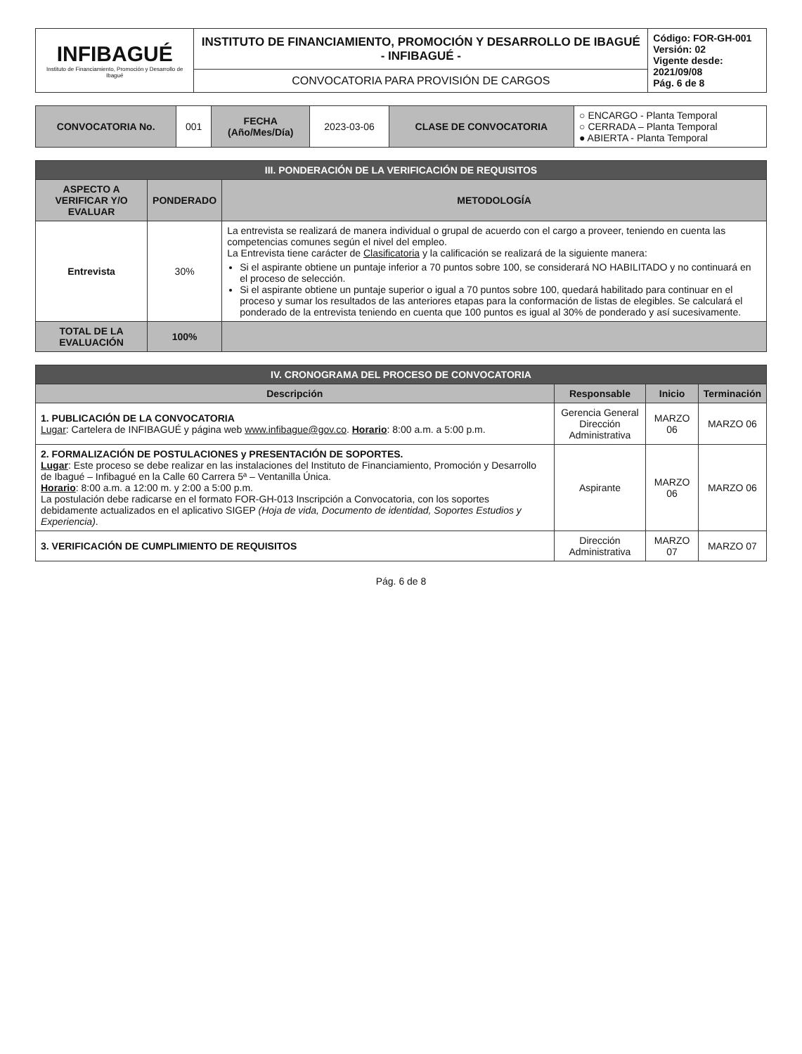| INFIBAGUÉ Instituto de Financiamiento, Promoción y Desarrollo de Ibagué | INSTITUTO DE FINANCIAMIENTO, PROMOCIÓN Y DESARROLLO DE IBAGUÉ - INFIBAGUÉ - | Código: FOR-GH-001 Versión: 02 Vigente desde: 2021/09/08 Pág. 6 de 8 |
| | CONVOCATORIA PARA PROVISIÓN DE CARGOS | |
| CONVOCATORIA No. | 001 | FECHA (Año/Mes/Día) | 2023-03-06 | CLASE DE CONVOCATORIA | ○ ENCARGO - Planta Temporal ○ CERRADA – Planta Temporal ● ABIERTA - Planta Temporal |
| III. PONDERACIÓN DE LA VERIFICACIÓN DE REQUISITOS | | |
| ASPECTO A VERIFICAR Y/O EVALUAR | PONDERADO | METODOLOGÍA |
| Entrevista | 30% | La entrevista se realizará de manera individual o grupal de acuerdo con el cargo a proveer, teniendo en cuenta las competencias comunes según el nivel del empleo. La Entrevista tiene carácter de Clasificatoria y la calificación se realizará de la siguiente manera: Si el aspirante obtiene un puntaje inferior a 70 puntos sobre 100, se considerará NO HABILITADO y no continuará en el proceso de selección. Si el aspirante obtiene un puntaje superior o igual a 70 puntos sobre 100, quedará habilitado para continuar en el proceso y sumar los resultados de las anteriores etapas para la conformación de listas de elegibles. Se calculará el ponderado de la entrevista teniendo en cuenta que 100 puntos es igual al 30% de ponderado y así sucesivamente. |
| TOTAL DE LA EVALUACIÓN | 100% | |
| IV. CRONOGRAMA DEL PROCESO DE CONVOCATORIA | | | |
| Descripción | Responsable | Inicio | Terminación |
| 1. PUBLICACIÓN DE LA CONVOCATORIA Lugar : Cartelera de INFIBAGUÉ y página web www.infibague@gov.co . Horario : 8:00 a.m. a 5:00 p.m. | Gerencia General Dirección Administrativa | MARZO 06 | MARZO 06 |
| 2. FORMALIZACIÓN DE POSTULACIONES y PRESENTACIÓN DE SOPORTES. Lugar : Este proceso se debe realizar en las instalaciones del Instituto de Financiamiento, Promoción y Desarrollo de Ibagué – Infibagué en la Calle 60 Carrera 5ª – Ventanilla Única. Horario : 8:00 a.m. a 12:00 m. y 2:00 a 5:00 p.m. La postulación debe radicarse en el formato FOR-GH-013 Inscripción a Convocatoria, con los soportes debidamente actualizados en el aplicativo SIGEP (Hoja de vida, Documento de identidad, Soportes Estudios y Experiencia) . | Aspirante | MARZO 06 | MARZO 06 |
| 3. VERIFICACIÓN DE CUMPLIMIENTO DE REQUISITOS | Dirección Administrativa | MARZO 07 | MARZO 07 |
Pág. 6 de 8